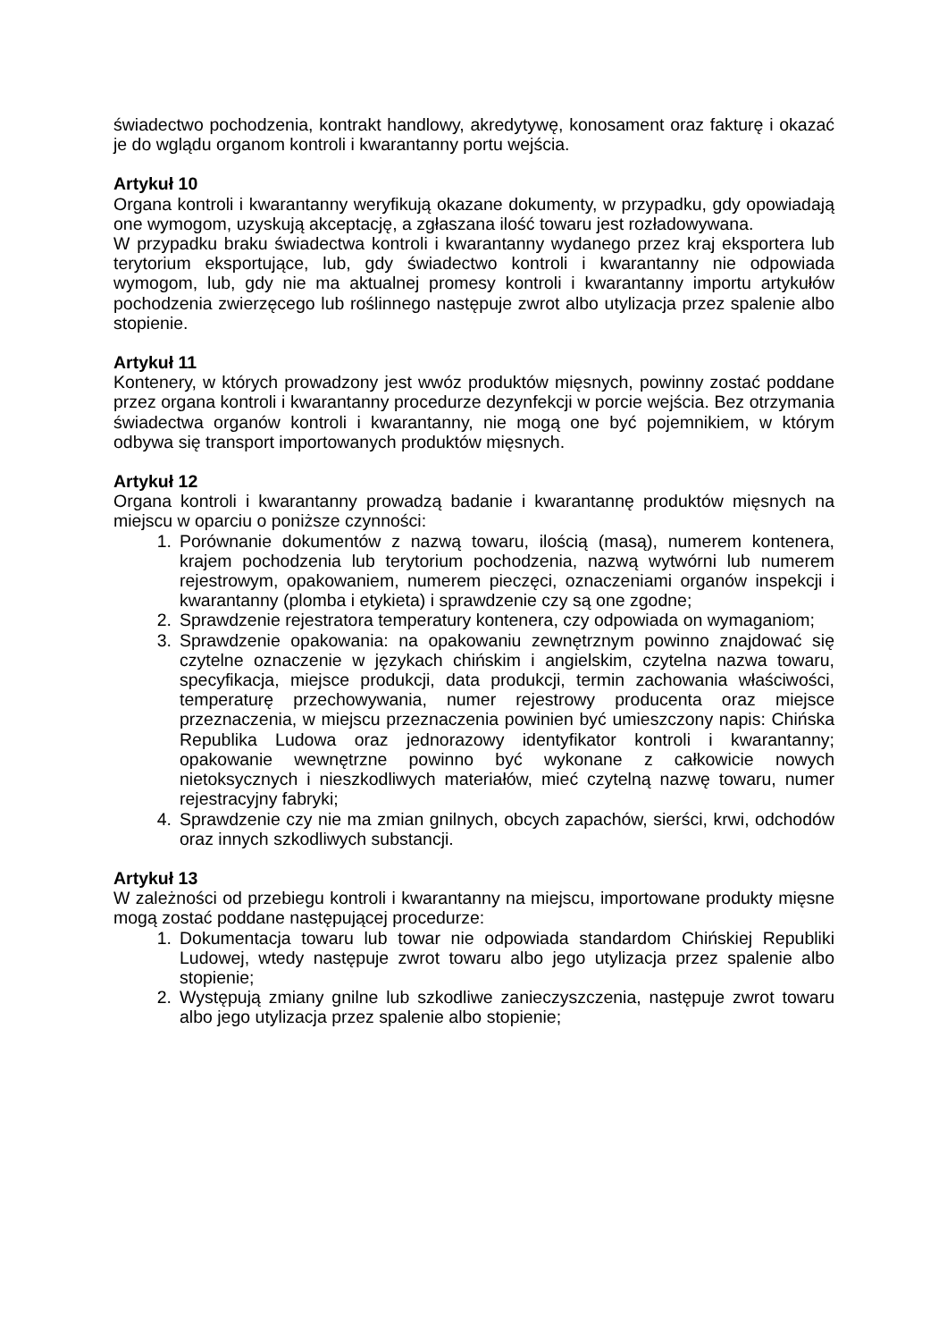świadectwo pochodzenia, kontrakt handlowy, akredytywę, konosament oraz fakturę i okazać je do wglądu organom kontroli i kwarantanny portu wejścia.
Artykuł 10
Organa kontroli i kwarantanny weryfikują okazane dokumenty, w przypadku, gdy opowiadają one wymogom, uzyskują akceptację, a zgłaszana ilość towaru jest rozładowywana.
W przypadku braku świadectwa kontroli i kwarantanny wydanego przez kraj eksportera lub terytorium eksportujące, lub, gdy świadectwo kontroli i kwarantanny nie odpowiada wymogom, lub, gdy nie ma aktualnej promesy kontroli i kwarantanny importu artykułów pochodzenia zwierzęcego lub roślinnego następuje zwrot albo utylizacja przez spalenie albo stopienie.
Artykuł 11
Kontenery, w których prowadzony jest wwóz produktów mięsnych, powinny zostać poddane przez organa kontroli i kwarantanny procedurze dezynfekcji w porcie wejścia. Bez otrzymania świadectwa organów kontroli i kwarantanny, nie mogą one być pojemnikiem, w którym odbywa się transport importowanych produktów mięsnych.
Artykuł 12
Organa kontroli i kwarantanny prowadzą badanie i kwarantannę produktów mięsnych na miejscu w oparciu o poniższe czynności:
1. Porównanie dokumentów z nazwą towaru, ilością (masą), numerem kontenera, krajem pochodzenia lub terytorium pochodzenia, nazwą wytwórni lub numerem rejestrowym, opakowaniem, numerem pieczęci, oznaczeniami organów inspekcji i kwarantanny (plomba i etykieta) i sprawdzenie czy są one zgodne;
2. Sprawdzenie rejestratora temperatury kontenera, czy odpowiada on wymaganiom;
3. Sprawdzenie opakowania: na opakowaniu zewnętrznym powinno znajdować się czytelne oznaczenie w językach chińskim i angielskim, czytelna nazwa towaru, specyfikacja, miejsce produkcji, data produkcji, termin zachowania właściwości, temperaturę przechowywania, numer rejestrowy producenta oraz miejsce przeznaczenia, w miejscu przeznaczenia powinien być umieszczony napis: Chińska Republika Ludowa oraz jednorazowy identyfikator kontroli i kwarantanny; opakowanie wewnętrzne powinno być wykonane z całkowicie nowych nietoksycznych i nieszkodliwych materiałów, mieć czytelną nazwę towaru, numer rejestracyjny fabryki;
4. Sprawdzenie czy nie ma zmian gnilnych, obcych zapachów, sierści, krwi, odchodów oraz innych szkodliwych substancji.
Artykuł 13
W zależności od przebiegu kontroli i kwarantanny na miejscu, importowane produkty mięsne mogą zostać poddane następującej procedurze:
1. Dokumentacja towaru lub towar nie odpowiada standardom Chińskiej Republiki Ludowej, wtedy następuje zwrot towaru albo jego utylizacja przez spalenie albo stopienie;
2. Występują zmiany gnilne lub szkodliwe zanieczyszczenia, następuje zwrot towaru albo jego utylizacja przez spalenie albo stopienie;